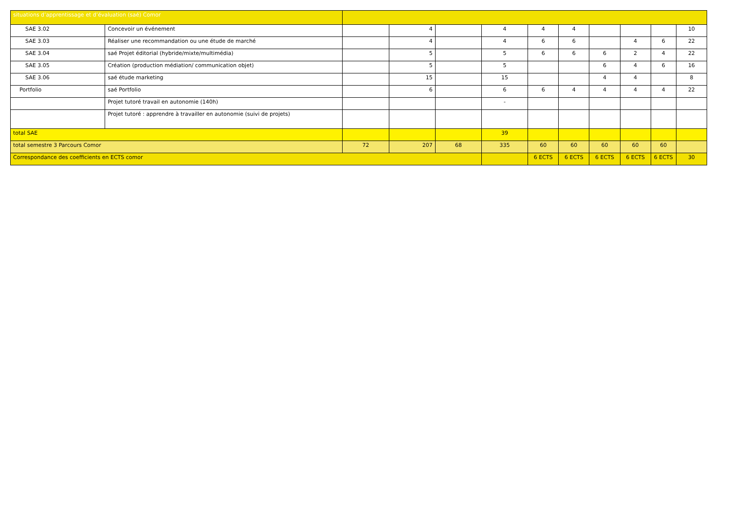| situations d’apprentissage et d’évaluation (saé) Comor | | | | | | | | | | | |
| SAE 3.02 | Concevoir un événement | | 4 | | 4 | 4 | 4 | | | | 10 |
| SAE 3.03 | Réaliser une recommandation ou une étude de marché | | 4 | | 4 | 6 | 6 | | 4 | 6 | 22 |
| SAE 3.04 | saé Projet éditorial (hybride/mixte/multimédia) | | 5 | | 5 | 6 | 6 | 6 | 2 | 4 | 22 |
| SAE 3.05 | Création (production médiation/ communication objet) | | 5 | | 5 | | | 6 | 4 | 6 | 16 |
| SAE 3.06 | saé étude marketing | | 15 | | 15 | | | 4 | 4 | | 8 |
| Portfolio | saé Portfolio | | 6 | | 6 | 6 | 4 | 4 | 4 | 4 | 22 |
| | Projet tutoré travail en autonomie (140h) | | | | - | | | | | | |
| | Projet tutoré : apprendre à travailler en autonomie (suivi de projets) | | | | | | | | | | |
| total SAE | | | | | 39 | | | | | | |
| total semestre 3 Parcours Comor | | 72 | 207 | 68 | 335 | 60 | 60 | 60 | 60 | 60 | |
| Correspondance des coefficients en ECTS comor | | | | | | 6 ECTS | 6 ECTS | 6 ECTS | 6 ECTS | 6 ECTS | 30 |